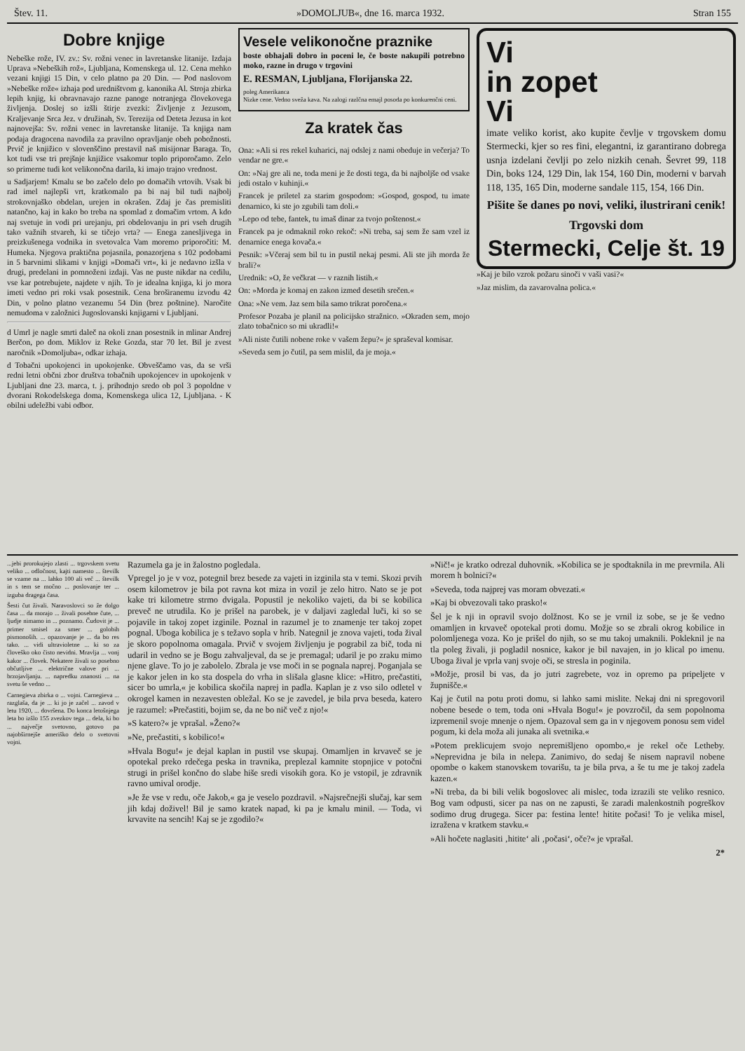Štev. 11. »DOMOLJUB«, dne 16. marca 1932. Stran 155
Dobre knjige
Nebeške rože, IV. zv.: Sv. rožni venec in lavretanske litanije. Izdaja Uprava »Nebeških rož«, Ljubljana, Komenskega ul. 12. Cena mehko vezani knjigi 15 Din, v celo platno pa 20 Din. — Pod naslovom »Nebeške rože« izhaja pod uredništvom g. kanonika Al. Stroja zbirka lepih knjig, ki obravnavajo razne panoge notranjega človekovega življenja. Doslej so izšli štirje zvezki: Življenje z Jezusom, Kraljevanje Srca Jez. v družinah, Sv. Terezija od Deteta Jezusa in kot najnovejša: Sv. rožni venec in lavretanske litanije. Ta knjiga nam podaja dragocena navodila za pravilno opravljanje obeh pobožnosti. Prvič je knjižico v slovenščino prestavil naš misijonar Baraga. To, kot tudi vse tri prejšnje knjižice vsakomur toplo priporočamo. Zelo so primerne tudi kot velikonočna darila, ki imajo trajno vrednost.
u Sadjarjem! Kmalu se bo začelo delo po domačih vrtovih. Vsak bi rad imel najlepši vrt, kratkomalo pa bi naj bil tudi najbolj strokovnjaško obdelan, urejen in okrašen. Zdaj je čas premisliti natančno, kaj in kako bo treba na spomlad z domačim vrtom. A kdo naj svetuje in vodi pri urejanju, pri obdelovanju in pri vseh drugih tako važnih stvareh, ki se tičejo vrta? — Enega zanesljivega in preizkušenega vodnika in svetovalca Vam moremo priporočiti: M. Humeka. Njegova praktična pojasnila, ponazorjena s 102 podobami in 5 barvnimi slikami v knjigi »Domači vrt«, ki je nedavno izšla v drugi, predelani in pomnoženi izdaji. Vas ne puste nikdar na cedilu, vse kar potrebujete, najdete v njih. To je idealna knjiga, ki jo mora imeti vedno pri roki vsak posestnik. Cena broširanemu izvodu 42 Din, v polno platno vezanemu 54 Din (brez poštnine). Naročite nemudoma v založnici Jugoslovanski knjigarni v Ljubljani.
d Umrl je nagle smrti daleč na okoli znan posestnik in mlinar Andrej Berčon, po dom. Miklov iz Reke Gozda, star 70 let. Bil je zvest naročnik »Domoljuba«, odkar izhaja.
d Tobačni upokojenci in upokojenke. Obveščamo vas, da se vrši redni letni občni zbor društva tobačnih upokojencev in upokojenk v Ljubljani dne 23. marca, t. j. prihodnjo sredo ob pol 3 popoldne v dvorani Rokodelskega doma, Komenskega ulica 12, Ljubljana. - K obilni udeležbi vabi odbor.
Vesele velikonočne praznike
boste obhajali dobro in poceni le, če boste nakupili potrebno moko, razne in drugo v trgovini
E. RESMAN, Ljubljana, Florijanska 22.
poleg Amerikanca
Nizke cene. Vedno sveža kava. Na zalogi razlčna emajl posoda po konkurenčni ceni.
Za kratek čas
Ona: »Ali si res rekel kuharici, naj odslej z nami obeduje in večerja? To vendar ne gre.«
On: »Naj gre ali ne, toda meni je že dosti tega, da bi najboljše od vsake jedi ostalo v kuhinji.«
Francek je priletel za starim gospodom: »Gospod, gospod, tu imate denarnico, ki ste jo zgubili tam doli.«
»Lepo od tebe, fantek, tu imaš dinar za tvojo poštenost.«
Francek pa je odmaknil roko rekoč: »Ni treba, saj sem že sam vzel iz denarnice enega kovača.«
Pesnik: »Včeraj sem bil tu in pustil nekaj pesmi. Ali ste jih morda že brali?«
Urednik: »O, že večkrat — v raznih listih.«
On: »Morda je komaj en zakon izmed desetih srečen.«
Ona: »Ne vem. Jaz sem bila samo trikrat poročena.«
Profesor Pozaba je planil na policijsko stražnico. »Okraden sem, mojo zlato tobačnico so mi ukradli!«
»Ali niste čutili nobene roke v vašem žepu?« je spraševal komisar.
»Seveda sem jo čutil, pa sem mislil, da je moja.«
Vi
in zopet
Vi
imate veliko korist, ako kupite čevlje v trgovskem domu Stermecki, kjer so res fini, elegantni, iz garantirano dobrega usnja izdelani čevlji po zelo nizkih cenah. Ševret 99, 118 Din, boks 124, 129 Din, lak 154, 160 Din, moderni v barvah 118, 135, 165 Din, moderne sandale 115, 154, 166 Din.
Pišite še danes po novi, veliki, ilustrirani cenik!
Trgovski dom
Stermecki, Celje št. 19
»Kaj je bilo vzrok požaru sinoči v vaši vasi?«
»Jaz mislim, da zavarovalna polica.«
...jebi prorokujejo zlasti ... trgovskem svetu veliko ... odločnost, kajti namesto ... številk se vzame na ... lahko 100 ali več ... številk in s tem se močno ... poslovanje ter ... izguba dragega časa.
Šesti čut živali. Naravoslovci so že dolgo časa ... da morajo ... živali posebne čute, ... ljudje nimamo in ... poznamo. Čudovit je ... primer smisel za smer ... golobih pismonoših. ... opazovanje je ... da bo res tako. ... vidi ultravioletne ... ki so za človeško oko čisto nevidni. Mravlja ... vonj kakor ... človek. Nekatere živali so posebno občutljive ... električne valove pri ... brzojavljanju. ... napredku znanosti ... na svetu še vedno ...
Carnegieva zbirka o ... vojni. Carnegieva ... razglaša, da je ... ki jo je začel ... zavod v letu 1920, ... dovršena. Do konca letošnjega leta bo izšlo 155 zvezkov tega ... dela, ki bo ... največje svetovno, gotovo pa najobširnejše ameriško delo o svetovni vojni.
Razumela ga je in žalostno pogledala.
Vpregel jo je v voz, potegnil brez besede za vajeti in izginila sta v temi. Skozi prvih osem kilometrov je bila pot ravna kot miza in vozil je zelo hitro. Nato se je pot kake tri kilometre strmo dvigala. Popustil je nekoliko vajeti, da bi se kobilica preveč ne utrudila. Ko je prišel na parobek, je v daljavi zagledal luči, ki so se pojavile in takoj zopet izginile. Poznal in razumel je to znamenje ter takoj zopet pognal. Uboga kobilica je s težavo sopla v hrib. Nategnil je znova vajeti, toda žival je skoro popolnoma omagala. Prvič v svojem življenju je pograbil za bič, toda ni udaril in vedno se je Bogu zahvaljeval, da se je premagal; udaril je po zraku mimo njene glave. To jo je zabolelo. Zbrala je vse moči in se pognala naprej. Poganjala se je kakor jelen in ko sta dospela do vrha in slišala glasne klice: »Hitro, prečastiti, sicer bo umrla,« je kobilica skočila naprej in padla. Kaplan je z vso silo odletel v okrogel kamen in nezavesten obležal. Ko se je zavedel, je bila prva beseda, katero je razumel: »Prečastiti, bojim se, da ne bo nič več z njo!«
»S katero?« je vprašal. »Ženo?«
»Ne, prečastiti, s kobilico!«
»Hvala Bogu!« je dejal kaplan in pustil vse skupaj. Omamljen in krvaveč se je opotekal preko rdečega peska in travnika, preplezal kamnite stopnjice v potočni strugi in prišel končno do slabe hiše sredi visokih gora. Ko je vstopil, je zdravnik ravno umival orodje.
»Je že vse v redu, oče Jakob,« ga je veselo pozdravil. »Najsrečnejši slučaj, kar sem jih kdaj doživel! Bil je samo kratek napad, ki pa je kmalu minil. — Toda, vi krvavite na sencih! Kaj se je zgodilo?«
»Nič!« je kratko odrezal duhovnik. »Kobilica se je spodtaknila in me prevrnila. Ali morem h bolnici?«
»Seveda, toda najprej vas moram obvezati.«
»Kaj bi obvezovali tako prasko!«
Šel je k nji in opravil svojo dolžnost. Ko se je vrnil iz sobe, se je še vedno omamljen in krvaveč opotekal proti domu. Možje so se zbrali okrog kobilice in polomljenega voza. Ko je prišel do njih, so se mu takoj umaknili. Pokleknil je na tla poleg živali, ji pogladil nosnice, kakor je bil navajen, in jo klical po imenu. Uboga žival je vprla vanj svoje oči, se stresla in poginila.
»Možje, prosil bi vas, da jo jutri zagrebete, voz in opremo pa pripeljete v župnišče.«
Kaj je čutil na potu proti domu, si lahko sami mislite. Nekaj dni ni spregovoril nobene besede o tem, toda oni »Hvala Bogu!« je povzročil, da sem popolnoma izpremenil svoje mnenje o njem. Opazoval sem ga in v njegovem ponosu sem videl pogum, ki dela moža ali junaka ali svetnika.«
»Potem preklicujem svojo nepremišljeno opombo,« je rekel oče Letheby. »Neprevidna je bila in nelepa. Zanimivo, do sedaj še nisem napravil nobene opombe o kakem stanovskem tovarišu, ta je bila prva, a še tu me je takoj zadela kazen.«
»Ni treba, da bi bili velik bogoslovec ali mislec, toda izrazili ste veliko resnico. Bog vam odpusti, sicer pa nas on ne zapusti, še zaradi malenkostnih pogreškov sodimo drug drugega. Sicer pa: festina lente! hitite počasi! To je velika misel, izražena v kratkem stavku.«
»Ali hočete naglasiti ‚hitite‘ ali ‚počasi‘, oče?« je vprašal.
2*